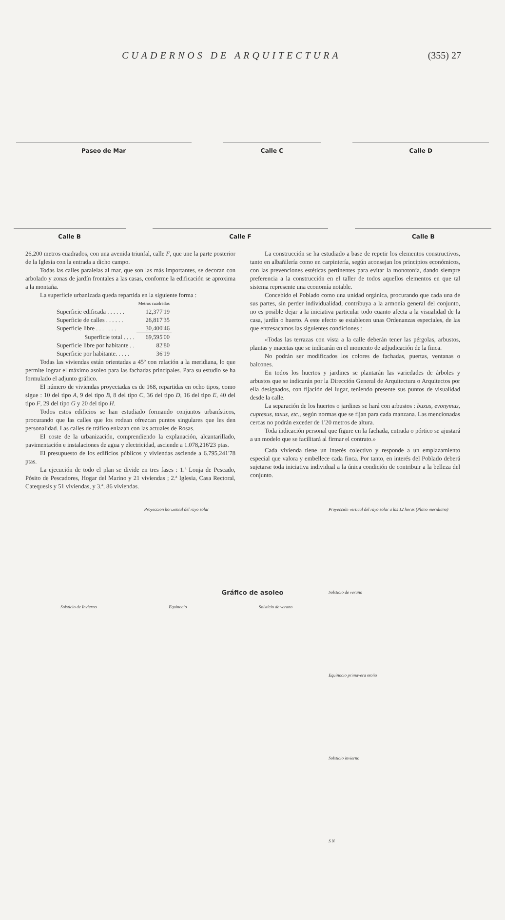CUADERNOS DE ARQUITECTURA (355) 27
Paseo de Mar Calle C Calle D
Calle B Calle F Calle B
26,200 metros cuadrados, con una avenida triunfal, calle F, que une la parte posterior de la Iglesia con la entrada a dicho campo.
Todas las calles paralelas al mar, que son las más importantes, se decoran con arbolado y zonas de jardín frontales a las casas, conforme la edificación se aproxima a la montaña.
La superficie urbanizada queda repartida en la siguiente forma :
| | Metros cuadrados |
| Superficie edificada . . . . . . | 12,377'19 |
| Superficie de calles . . . . . . | 26,817'35 |
| Superficie libre . . . . . . . | 30,400'46 |
| Superficie total . . . . | 69,595'00 |
| Superficie libre por habitante . . | 82'80 |
| Superficie por habitante. . . . . | 36'19 |
Todas las viviendas están orientadas a 45º con relación a la meridiana, lo que permite lograr el máximo asoleo para las fachadas principales. Para su estudio se ha formulado el adjunto gráfico.
El número de viviendas proyectadas es de 168, repartidas en ocho tipos, como sigue : 10 del tipo A, 9 del tipo B, 8 del tipo C, 36 del tipo D, 16 del tipo E, 40 del tipo F, 29 del tipo G y 20 del tipo H.
Todos estos edificios se han estudiado formando conjuntos urbanísticos, procurando que las calles que los rodean ofrezcan puntos singulares que les den personalidad. Las calles de tráfico enlazan con las actuales de Rosas.
El coste de la urbanización, comprendiendo la explanación, alcantarillado, pavimentación e instalaciones de agua y electricidad, asciende a 1.078,216'23 ptas.
El presupuesto de los edificios públicos y viviendas asciende a 6.795,241'78 ptas.
La ejecución de todo el plan se divide en tres fases : 1.ª Lonja de Pescado, Pósito de Pescadores, Hogar del Marino y 21 viviendas ; 2.ª Iglesia, Casa Rectoral, Catequesis y 51 viviendas, y 3.ª, 86 viviendas.
La construcción se ha estudiado a base de repetir los elementos constructivos, tanto en albañilería como en carpintería, según aconsejan los principios económicos, con las prevenciones estéticas pertinentes para evitar la monotonía, dando siempre preferencia a la construcción en el taller de todos aquellos elementos en que tal sistema represente una economía notable.
Concebido el Poblado como una unidad orgánica, procurando que cada una de sus partes, sin perder individualidad, contribuya a la armonía general del conjunto, no es posible dejar a la iniciativa particular todo cuanto afecta a la visualidad de la casa, jardín o huerto. A este efecto se establecen unas Ordenanzas especiales, de las que entresacamos las siguientes condiciones :
«Todas las terrazas con vista a la calle deberán tener las pérgolas, arbustos, plantas y macetas que se indicarán en el momento de adjudicación de la finca.
No podrán ser modificados los colores de fachadas, puertas, ventanas o balcones.
En todos los huertos y jardines se plantarán las variedades de árboles y arbustos que se indicarán por la Dirección General de Arquitectura o Arquitectos por ella designados, con fijación del lugar, teniendo presente sus puntos de visualidad desde la calle.
La separación de los huertos o jardines se hará con arbustos : buxus, evonymus, cupresus, taxus, etc., según normas que se fijan para cada manzana. Las mencionadas cercas no podrán exceder de 1'20 metros de altura.
Toda indicación personal que figure en la fachada, entrada o pórtico se ajustará a un modelo que se facilitará al firmar el contrato.»
Cada vivienda tiene un interés colectivo y responde a un emplazamiento especial que valora y embellece cada finca. Por tanto, en interés del Poblado deberá sujetarse toda iniciativa individual a la única condición de contribuir a la belleza del conjunto.
Proyeccion horizontal del rayo solar
Solsticio de Invierno Equinocio Solsticio de verano
Proyección vertical del rayo solar a las 12 horas (Plano meridiano)
Solsticio de verano
Equinocio primavera otoño
Solsticio invierno
S N
Gráfico de asoleo